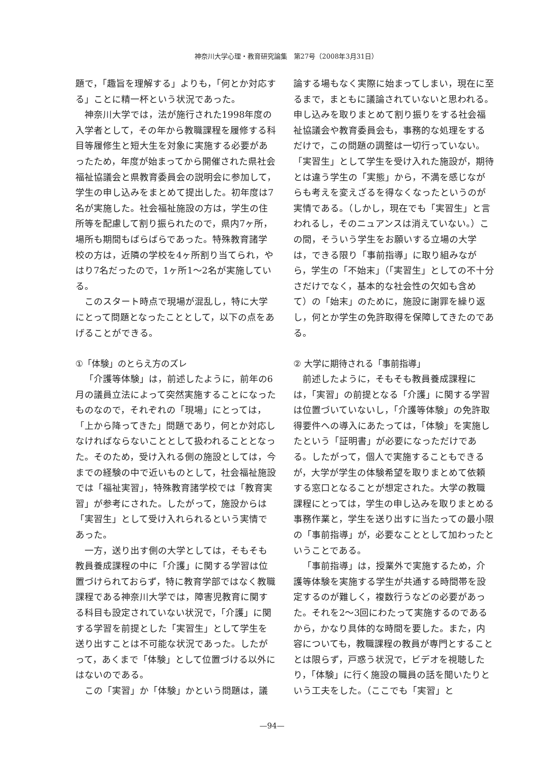神奈川大学心理・教育研究論集　第27号（2008年3月31日）
題で，「趣旨を理解する」よりも，「何とか対応する」ことに精一杯という状況であった。
神奈川大学では，法が施行された1998年度の入学者として，その年から教職課程を履修する科目等履修生と短大生を対象に実施する必要があったため，年度が始まってから開催された県社会福祉協議会と県教育委員会の説明会に参加して，学生の申し込みをまとめて提出した。初年度は7名が実施した。社会福祉施設の方は，学生の住所等を配慮して割り振られたので，県内7ヶ所，場所も期間もばらばらであった。特殊教育諸学校の方は，近隣の学校を4ヶ所割り当てられ，やはり7名だったので，1ヶ所1～2名が実施している。
このスタート時点で現場が混乱し，特に大学にとって問題となったこととして，以下の点をあげることができる。
①「体験」のとらえ方のズレ
「介護等体験」は，前述したように，前年の6月の議員立法によって突然実施することになったものなので，それぞれの「現場」にとっては，「上から降ってきた」問題であり，何とか対応しなければならないこととして扱われることとなった。そのため，受け入れる側の施設としては，今までの経験の中で近いものとして，社会福祉施設では「福祉実習」，特殊教育諸学校では「教育実習」が参考にされた。したがって，施設からは「実習生」として受け入れられるという実情であった。
一方，送り出す側の大学としては，そもそも教員養成課程の中に「介護」に関する学習は位置づけられておらず，特に教育学部ではなく教職課程である神奈川大学では，障害児教育に関する科目も設定されていない状況で，「介護」に関する学習を前提とした「実習生」として学生を送り出すことは不可能な状況であった。したがって，あくまで「体験」として位置づける以外にはないのである。
この「実習」か「体験」かという問題は，議
論する場もなく実際に始まってしまい，現在に至るまで，まともに議論されていないと思われる。申し込みを取りまとめて割り振りをする社会福祉協議会や教育委員会も，事務的な処理をするだけで，この問題の調整は一切行っていない。「実習生」として学生を受け入れた施設が，期待とは違う学生の「実態」から，不満を感じながらも考えを変えざるを得なくなったというのが実情である。（しかし，現在でも「実習生」と言われるし，そのニュアンスは消えていない。）この間，そういう学生をお願いする立場の大学は，できる限り「事前指導」に取り組みながら，学生の「不始末」（「実習生」としての不十分さだけでなく，基本的な社会性の欠如も含めて）の「始末」のために，施設に謝罪を繰り返し，何とか学生の免許取得を保障してきたのである。
② 大学に期待される「事前指導」
前述したように，そもそも教員養成課程には，「実習」の前提となる「介護」に関する学習は位置づいていないし，「介護等体験」の免許取得要件への導入にあたっては，「体験」を実施したという「証明書」が必要になっただけである。したがって，個人で実施することもできるが，大学が学生の体験希望を取りまとめて依頼する窓口となることが想定された。大学の教職課程にとっては，学生の申し込みを取りまとめる事務作業と，学生を送り出すに当たっての最小限の「事前指導」が，必要なこととして加わったということである。
「事前指導」は，授業外で実施するため，介護等体験を実施する学生が共通する時間帯を設定するのが難しく，複数行うなどの必要があった。それを2～3回にわたって実施するのであるから，かなり具体的な時間を要した。また，内容についても，教職課程の教員が専門とすることとは限らず，戸惑う状況で，ビデオを視聴したり，「体験」に行く施設の職員の話を聞いたりという工夫をした。（ここでも「実習」と
—94—